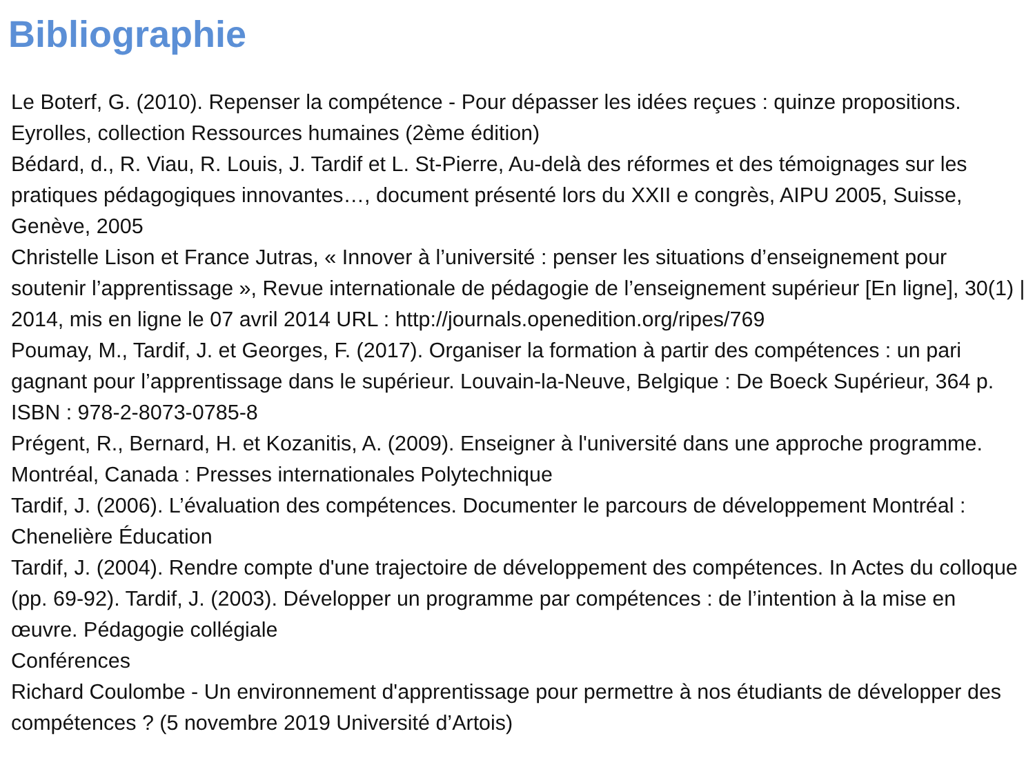Bibliographie
Le Boterf, G. (2010). Repenser la compétence - Pour dépasser les idées reçues : quinze propositions. Eyrolles, collection Ressources humaines (2ème édition)
Bédard, d., R. Viau, R. Louis, J. Tardif et L. St-Pierre, Au-delà des réformes et des témoignages sur les pratiques pédagogiques innovantes…, document présenté lors du XXII e congrès, AIPU 2005, Suisse, Genève, 2005
Christelle Lison et France Jutras, « Innover à l’université : penser les situations d’enseignement pour soutenir l’apprentissage », Revue internationale de pédagogie de l’enseignement supérieur [En ligne], 30(1) | 2014, mis en ligne le 07 avril 2014 URL : http://journals.openedition.org/ripes/769
Poumay, M., Tardif, J. et Georges, F. (2017). Organiser la formation à partir des compétences : un pari gagnant pour l’apprentissage dans le supérieur. Louvain-la-Neuve, Belgique : De Boeck Supérieur, 364 p. ISBN : 978-2-8073-0785-8
Prégent, R., Bernard, H. et Kozanitis, A. (2009). Enseigner à l'université dans une approche programme. Montréal, Canada : Presses internationales Polytechnique
Tardif, J. (2006). L’évaluation des compétences. Documenter le parcours de développement Montréal : Chenelière Éducation
Tardif, J. (2004). Rendre compte d'une trajectoire de développement des compétences. In Actes du colloque (pp. 69-92). Tardif, J. (2003). Développer un programme par compétences : de l’intention à la mise en œuvre. Pédagogie collégiale
Conférences
Richard Coulombe - Un environnement d'apprentissage pour permettre à nos étudiants de développer des compétences ? (5 novembre 2019 Université d’Artois)